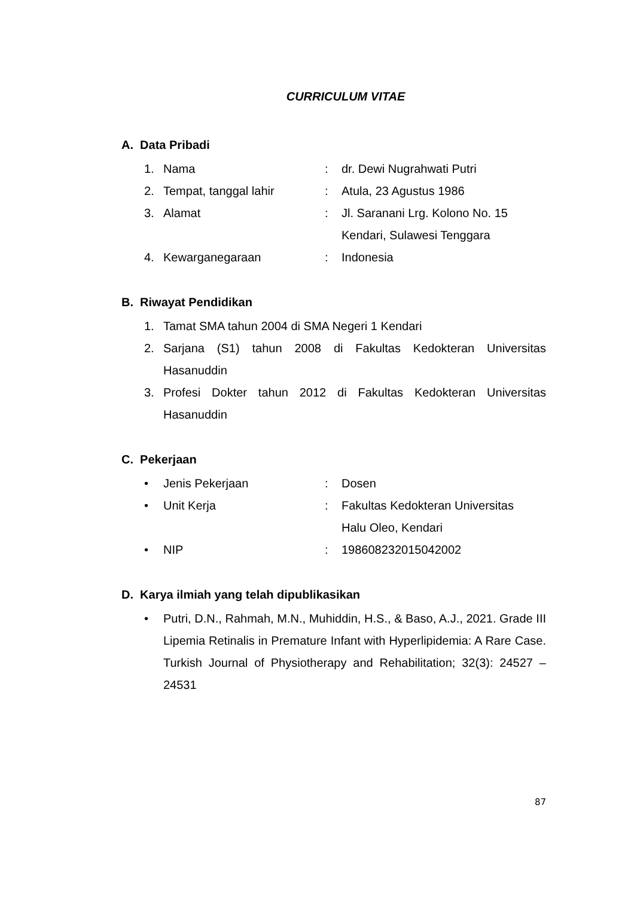CURRICULUM VITAE
A. Data Pribadi
1. Nama : dr. Dewi Nugrahwati Putri
2. Tempat, tanggal lahir : Atula, 23 Agustus 1986
3. Alamat : Jl. Saranani Lrg. Kolono No. 15
Kendari, Sulawesi Tenggara
4. Kewarganegaraan : Indonesia
B. Riwayat Pendidikan
1. Tamat SMA tahun 2004 di SMA Negeri 1 Kendari
2. Sarjana (S1) tahun 2008 di Fakultas Kedokteran Universitas Hasanuddin
3. Profesi Dokter tahun 2012 di Fakultas Kedokteran Universitas Hasanuddin
C. Pekerjaan
• Jenis Pekerjaan : Dosen
• Unit Kerja : Fakultas Kedokteran Universitas
Halu Oleo, Kendari
• NIP : 198608232015042002
D. Karya ilmiah yang telah dipublikasikan
• Putri, D.N., Rahmah, M.N., Muhiddin, H.S., & Baso, A.J., 2021. Grade III Lipemia Retinalis in Premature Infant with Hyperlipidemia: A Rare Case. Turkish Journal of Physiotherapy and Rehabilitation; 32(3): 24527 – 24531
87